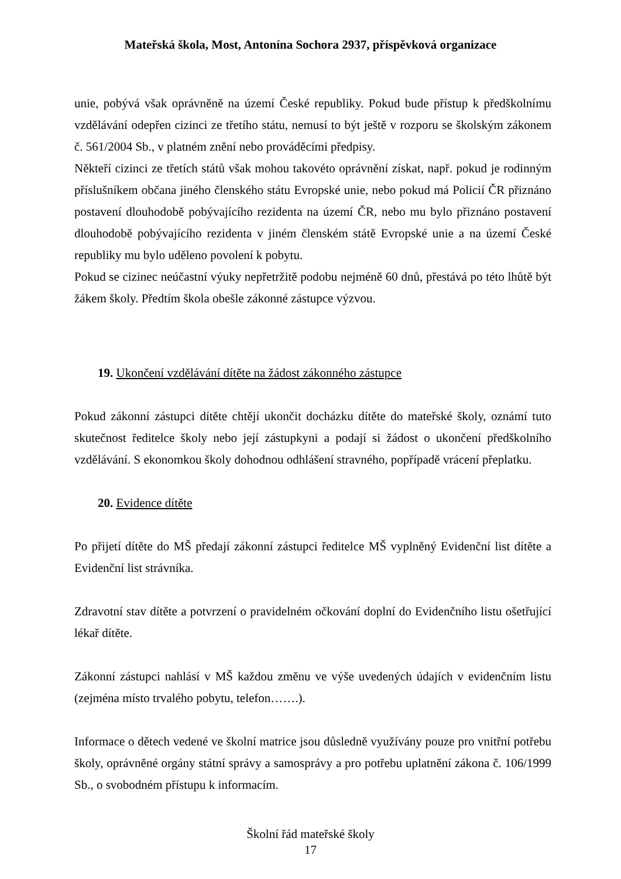Mateřská škola, Most, Antonína Sochora 2937, příspěvková organizace
unie, pobývá však oprávněně na území České republiky. Pokud bude přístup k předškolnímu vzdělávání odepřen cizinci ze třetího státu, nemusí to být ještě v rozporu se školským zákonem č. 561/2004 Sb., v platném znění nebo prováděcími předpisy.
Někteří cizinci ze třetích států však mohou takovéto oprávnění získat, např. pokud je rodinným příslušníkem občana jiného členského státu Evropské unie, nebo pokud má Policií ČR přiznáno postavení dlouhodobě pobývajícího rezidenta na území ČR, nebo mu bylo přiznáno postavení dlouhodobě pobývajícího rezidenta v jiném členském státě Evropské unie a na území České republiky mu bylo uděleno povolení k pobytu.
Pokud se cizinec neúčastní výuky nepřetržitě podobu nejméně 60 dnů, přestává po této lhůtě být žákem školy. Předtím škola obešle zákonné zástupce výzvou.
19. Ukončení vzdělávání dítěte na žádost zákonného zástupce
Pokud zákonní zástupci dítěte chtějí ukončit docházku dítěte do mateřské školy, oznámí tuto skutečnost ředitelce školy nebo její zástupkyni a podají si žádost o ukončení předškolního vzdělávání. S ekonomkou školy dohodnou odhlášení stravného, popřípadě vrácení přeplatku.
20. Evidence dítěte
Po přijetí dítěte do MŠ předají zákonní zástupci ředitelce MŠ vyplněný Evidenční list dítěte a Evidenční list strávníka.
Zdravotní stav dítěte a potvrzení o pravidelném očkování doplní do Evidenčního listu ošetřující lékař dítěte.
Zákonní zástupci nahlásí v MŠ každou změnu ve výše uvedených údajích v evidenčním listu (zejména místo trvalého pobytu, telefon…….).
Informace o dětech vedené ve školní matrice jsou důsledně využívány pouze pro vnitřní potřebu školy, oprávněné orgány státní správy a samosprávy a pro potřebu uplatnění zákona č. 106/1999 Sb., o svobodném přístupu k informacím.
Školní řád mateřské školy
17